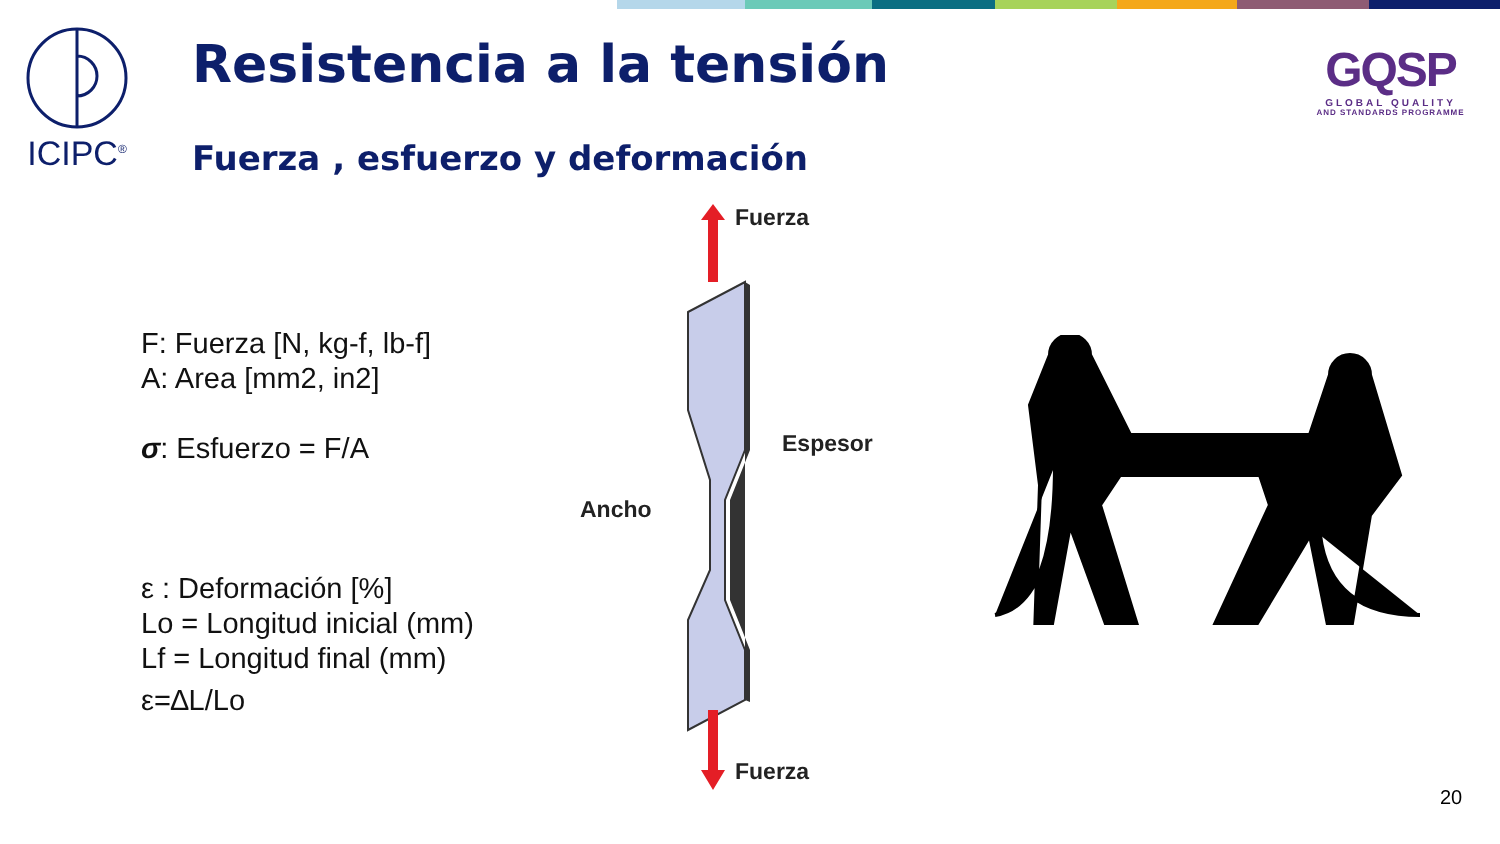ICIPC<sup>®</sup> Resistencia a la tensión
Fuerza , esfuerzo y deformación
GQSP
GLOBAL QUALITY
AND STANDARDS PROGRAMME
F: Fuerza [N, kg-f, lb-f]
A: Area [mm2, in2]
σ: Esfuerzo = F/A
ε : Deformación [%]
Lo = Longitud inicial (mm)
Lf = Longitud final (mm)
ε=∆L/Lo
Fuerza
Espesor
Ancho
Fuerza
20